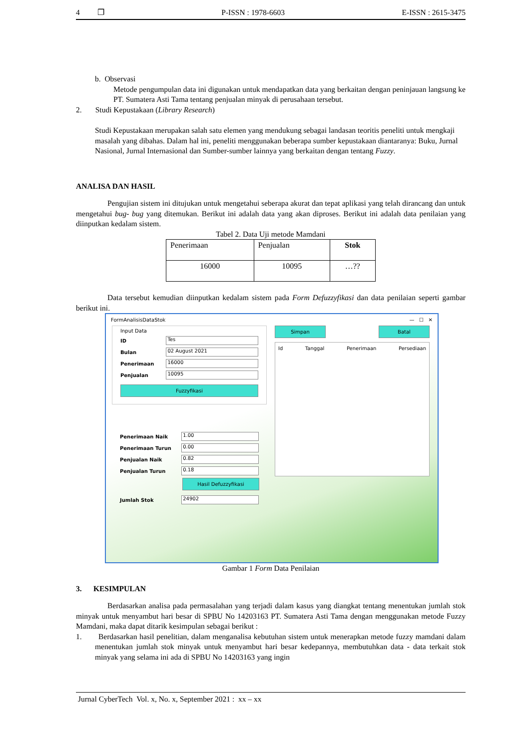4 ❐ P-ISSN : 1978-6603 E-ISSN : 2615-3475
b. Observasi
Metode pengumpulan data ini digunakan untuk mendapatkan data yang berkaitan dengan peninjauan langsung ke PT. Sumatera Asti Tama tentang penjualan minyak di perusahaan tersebut.
2. Studi Kepustakaan (Library Research)
Studi Kepustakaan merupakan salah satu elemen yang mendukung sebagai landasan teoritis peneliti untuk mengkaji masalah yang dibahas. Dalam hal ini, peneliti menggunakan beberapa sumber kepustakaan diantaranya: Buku, Jurnal Nasional, Jurnal Internasional dan Sumber-sumber lainnya yang berkaitan dengan tentang Fuzzy.
ANALISA DAN HASIL
Pengujian sistem ini ditujukan untuk mengetahui seberapa akurat dan tepat aplikasi yang telah dirancang dan untuk mengetahui bug- bug yang ditemukan. Berikut ini adalah data yang akan diproses. Berikut ini adalah data penilaian yang diinputkan kedalam sistem.
Tabel 2. Data Uji metode Mamdani
| Penerimaan | Penjualan | Stok |
| 16000 | 10095 | …?? |
Data tersebut kemudian diinputkan kedalam sistem pada Form Defuzzyfikasi dan data penilaian seperti gambar berikut ini.
FormAnalisisDataStok — ☐ ✕
Input Data
ID
Tes
Bulan
02 August 2021
Penerimaan
16000
Penjualan
10095
Fuzzyfikasi
Penerimaan Naik
1.00
Penerimaan Turun
0.00
Penjualan Naik
0.82
Penjualan Turun
0.18
Hasil Defuzzyfikasi
Jumlah Stok
24902
Simpan Batal
Id Tanggal Penerimaan Persediaan
Gambar 1 Form Data Penilaian
3. KESIMPULAN
Berdasarkan analisa pada permasalahan yang terjadi dalam kasus yang diangkat tentang menentukan jumlah stok minyak untuk menyambut hari besar di SPBU No 14203163 PT. Sumatera Asti Tama dengan menggunakan metode Fuzzy Mamdani, maka dapat ditarik kesimpulan sebagai berikut :
1. Berdasarkan hasil penelitian, dalam menganalisa kebutuhan sistem untuk menerapkan metode fuzzy mamdani dalam menentukan jumlah stok minyak untuk menyambut hari besar kedepannya, membutuhkan data - data terkait stok minyak yang selama ini ada di SPBU No 14203163 yang ingin
Jurnal CyberTech Vol. x, No. x, September 2021 : xx – xx